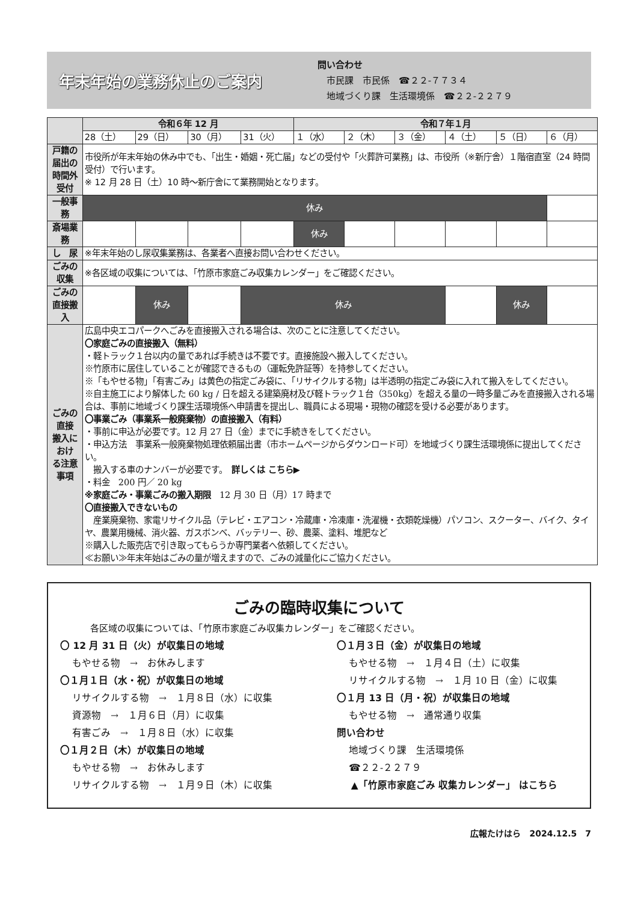年末年始の業務休止のご案内
問い合わせ
　市民課　市民係　☎２２-７７３４
　地域づくり課　生活環境係　☎２２-２２７９
| | 令和６年 12 月 | | | | 令和７年１月 | | | | | |
| --- | --- | --- | --- | --- | --- | --- | --- | --- | --- | --- |
| | 28（土） | 29（日） | 30（月） | 31（火） | １（水） | ２（木） | ３（金） | ４（土） | ５（日） | ６（月） |
| 戸籍の届出の 時間外受付 | 市役所が年末年始の休み中でも、「出生・婚姻・死亡届」などの受付や「火葬許可業務」は、市役所（※新庁舎）１階宿直室（24 時間受付）で行います。 ※ 12 月 28 日（土）10 時～新庁舎にて業務開始となります。 | | | | | | | | | |
| 一般事務 | 休み | | | | | | | | | |
| 斎場業務 | | | | | 休み | | | | | |
| し 尿 | ※年末年始のし尿収集業務は、各業者へ直接お問い合わせください。 | | | | | | | | | |
| ごみの収集 | ※各区域の収集については、「竹原市家庭ごみ収集カレンダー」をご確認ください。 | | | | | | | | | |
| ごみの直接搬入 | | 休み | | 休み | | | | | 休み | |
| ごみの直接 搬入におけ る注意事項 | 広島中央エコパークへごみを直接搬入される場合は、次のことに注意してください。 〇家庭ごみの直接搬入（無料） ・軽トラック１台以内の量であれば手続きは不要です。直接施設へ搬入してください。 ※竹原市に居住していることが確認できるもの（運転免許証等）を持参してください。 ※「もやせる物」「有害ごみ」は黄色の指定ごみ袋に、「リサイクルする物」は半透明の指定ごみ袋に入れて搬入をしてください。 ※自主施工により解体した 60 kg / 日を超える建築廃材及び軽トラック１台（350kg）を超える量の一時多量ごみを直接搬入される場合は、事前に地域づくり課生活環境係へ申請書を提出し、職員による現場・現物の確認を受ける必要があります。 〇事業ごみ（事業系一般廃棄物）の直接搬入（有料） ・事前に申込が必要です。12 月 27 日（金）までに手続きをしてください。 ・申込方法 事業系一般廃棄物処理依頼届出書（市ホームページからダウンロード可）を地域づくり課生活環境係に提出してください。 搬入する車のナンバーが必要です。 詳しくは こちら▶ ・料金 200 円／ 20 kg ※家庭ごみ・事業ごみの搬入期限 12 月 30 日（月）17 時まで 〇直接搬入できないもの 産業廃棄物、家電リサイクル品（テレビ・エアコン・冷蔵庫・冷凍庫・洗濯機・衣類乾燥機）パソコン、スクーター、バイク、タイヤ、農業用機械、消火器、ガスボンベ、バッテリー、砂、農薬、塗料、堆肥など ※購入した販売店で引き取ってもらうか専門業者へ依頼してください。 ≪お願い≫年末年始はごみの量が増えますので、ごみの減量化にご協力ください。 | | | | | | | | | |
ごみの臨時収集について
各区域の収集については、「竹原市家庭ごみ収集カレンダー」をご確認ください。
〇 12 月 31 日（火）が収集日の地域
もやせる物　→　お休みします
〇１月１日（水・祝）が収集日の地域
リサイクルする物　→　１月８日（水）に収集
資源物　→　１月６日（月）に収集
有害ごみ　→　１月８日（水）に収集
〇１月２日（木）が収集日の地域
もやせる物　→　お休みします
リサイクルする物　→　１月９日（木）に収集
〇１月３日（金）が収集日の地域
もやせる物　→　１月４日（土）に収集
リサイクルする物　→　１月 10 日（金）に収集
〇１月 13 日（月・祝）が収集日の地域
もやせる物　→　通常通り収集
問い合わせ
地域づくり課　生活環境係
☎２２-２２７９
▲「竹原市家庭ごみ 収集カレンダー」 はこちら
広報たけはら　2024.12.5　7